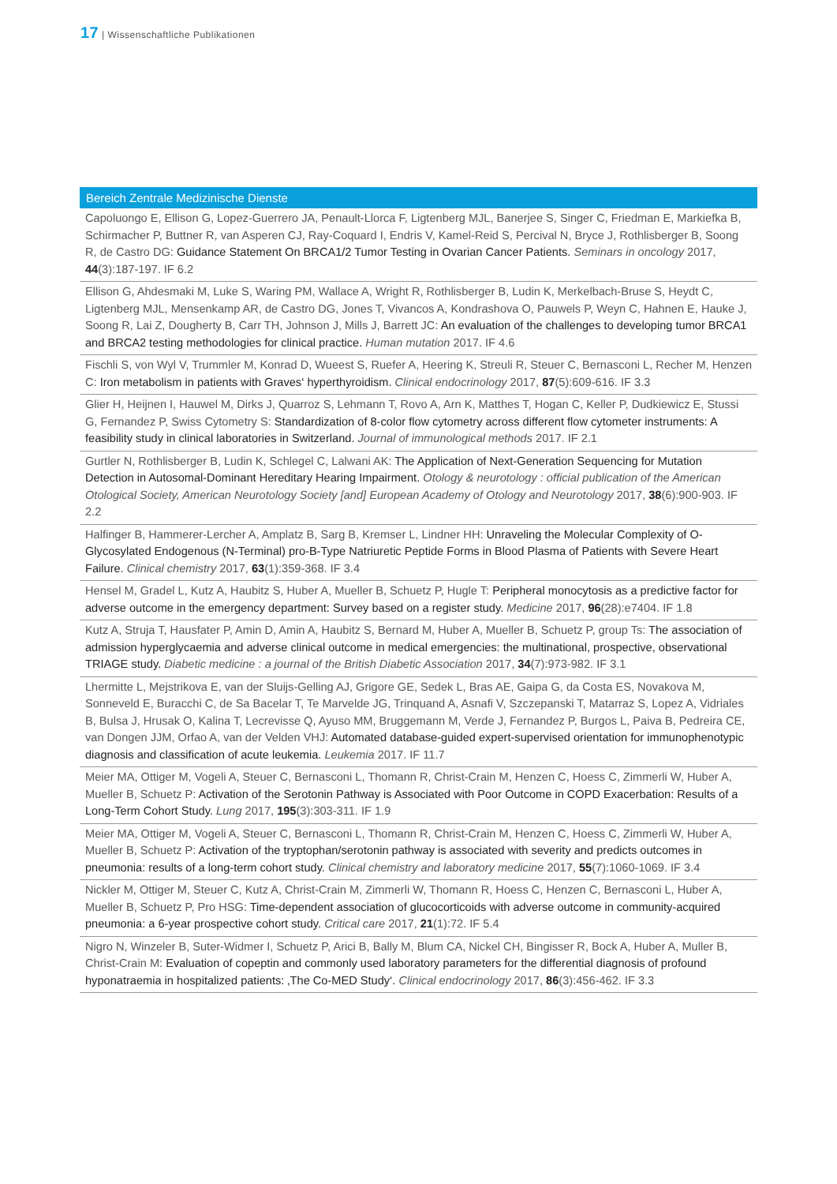17 | Wissenschaftliche Publikationen
Bereich Zentrale Medizinische Dienste
Capoluongo E, Ellison G, Lopez-Guerrero JA, Penault-Llorca F, Ligtenberg MJL, Banerjee S, Singer C, Friedman E, Markiefka B, Schirmacher P, Buttner R, van Asperen CJ, Ray-Coquard I, Endris V, Kamel-Reid S, Percival N, Bryce J, Rothlisberger B, Soong R, de Castro DG: Guidance Statement On BRCA1/2 Tumor Testing in Ovarian Cancer Patients. Seminars in oncology 2017, 44(3):187-197. IF 6.2
Ellison G, Ahdesmaki M, Luke S, Waring PM, Wallace A, Wright R, Rothlisberger B, Ludin K, Merkelbach-Bruse S, Heydt C, Ligtenberg MJL, Mensenkamp AR, de Castro DG, Jones T, Vivancos A, Kondrashova O, Pauwels P, Weyn C, Hahnen E, Hauke J, Soong R, Lai Z, Dougherty B, Carr TH, Johnson J, Mills J, Barrett JC: An evaluation of the challenges to developing tumor BRCA1 and BRCA2 testing methodologies for clinical practice. Human mutation 2017. IF 4.6
Fischli S, von Wyl V, Trummler M, Konrad D, Wueest S, Ruefer A, Heering K, Streuli R, Steuer C, Bernasconi L, Recher M, Henzen C: Iron metabolism in patients with Graves‘ hyperthyroidism. Clinical endocrinology 2017, 87(5):609-616. IF 3.3
Glier H, Heijnen I, Hauwel M, Dirks J, Quarroz S, Lehmann T, Rovo A, Arn K, Matthes T, Hogan C, Keller P, Dudkiewicz E, Stussi G, Fernandez P, Swiss Cytometry S: Standardization of 8-color flow cytometry across different flow cytometer instruments: A feasibility study in clinical laboratories in Switzerland. Journal of immunological methods 2017. IF 2.1
Gurtler N, Rothlisberger B, Ludin K, Schlegel C, Lalwani AK: The Application of Next-Generation Sequencing for Mutation Detection in Autosomal-Dominant Hereditary Hearing Impairment. Otology & neurotology : official publication of the American Otological Society, American Neurotology Society [and] European Academy of Otology and Neurotology 2017, 38(6):900-903. IF 2.2
Halfinger B, Hammerer-Lercher A, Amplatz B, Sarg B, Kremser L, Lindner HH: Unraveling the Molecular Complexity of O-Glycosylated Endogenous (N-Terminal) pro-B-Type Natriuretic Peptide Forms in Blood Plasma of Patients with Severe Heart Failure. Clinical chemistry 2017, 63(1):359-368. IF 3.4
Hensel M, Gradel L, Kutz A, Haubitz S, Huber A, Mueller B, Schuetz P, Hugle T: Peripheral monocytosis as a predictive factor for adverse outcome in the emergency department: Survey based on a register study. Medicine 2017, 96(28):e7404. IF 1.8
Kutz A, Struja T, Hausfater P, Amin D, Amin A, Haubitz S, Bernard M, Huber A, Mueller B, Schuetz P, group Ts: The association of admission hyperglycaemia and adverse clinical outcome in medical emergencies: the multinational, prospective, observational TRIAGE study. Diabetic medicine : a journal of the British Diabetic Association 2017, 34(7):973-982. IF 3.1
Lhermitte L, Mejstrikova E, van der Sluijs-Gelling AJ, Grigore GE, Sedek L, Bras AE, Gaipa G, da Costa ES, Novakova M, Sonneveld E, Buracchi C, de Sa Bacelar T, Te Marvelde JG, Trinquand A, Asnafi V, Szczepanski T, Matarraz S, Lopez A, Vidriales B, Bulsa J, Hrusak O, Kalina T, Lecrevisse Q, Ayuso MM, Bruggemann M, Verde J, Fernandez P, Burgos L, Paiva B, Pedreira CE, van Dongen JJM, Orfao A, van der Velden VHJ: Automated database-guided expert-supervised orientation for immunophenotypic diagnosis and classification of acute leukemia. Leukemia 2017. IF 11.7
Meier MA, Ottiger M, Vogeli A, Steuer C, Bernasconi L, Thomann R, Christ-Crain M, Henzen C, Hoess C, Zimmerli W, Huber A, Mueller B, Schuetz P: Activation of the Serotonin Pathway is Associated with Poor Outcome in COPD Exacerbation: Results of a Long-Term Cohort Study. Lung 2017, 195(3):303-311. IF 1.9
Meier MA, Ottiger M, Vogeli A, Steuer C, Bernasconi L, Thomann R, Christ-Crain M, Henzen C, Hoess C, Zimmerli W, Huber A, Mueller B, Schuetz P: Activation of the tryptophan/serotonin pathway is associated with severity and predicts outcomes in pneumonia: results of a long-term cohort study. Clinical chemistry and laboratory medicine 2017, 55(7):1060-1069. IF 3.4
Nickler M, Ottiger M, Steuer C, Kutz A, Christ-Crain M, Zimmerli W, Thomann R, Hoess C, Henzen C, Bernasconi L, Huber A, Mueller B, Schuetz P, Pro HSG: Time-dependent association of glucocorticoids with adverse outcome in community-acquired pneumonia: a 6-year prospective cohort study. Critical care 2017, 21(1):72. IF 5.4
Nigro N, Winzeler B, Suter-Widmer I, Schuetz P, Arici B, Bally M, Blum CA, Nickel CH, Bingisser R, Bock A, Huber A, Muller B, Christ-Crain M: Evaluation of copeptin and commonly used laboratory parameters for the differential diagnosis of profound hyponatraemia in hospitalized patients: ‚The Co-MED Study‘. Clinical endocrinology 2017, 86(3):456-462. IF 3.3